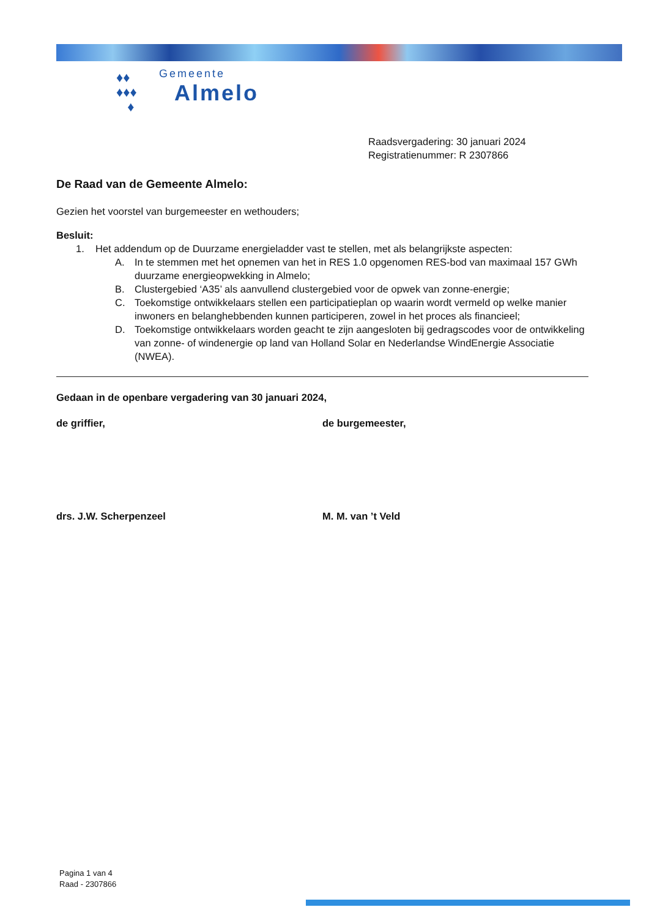♦♦
♦♦♦
♦
Gemeente
Almelo
Raadsvergadering: 30 januari 2024
Registratienummer: R 2307866
De Raad van de Gemeente Almelo:
Gezien het voorstel van burgemeester en wethouders;
Besluit:
1. Het addendum op de Duurzame energieladder vast te stellen, met als belangrijkste aspecten:
A. In te stemmen met het opnemen van het in RES 1.0 opgenomen RES-bod van maximaal 157 GWh duurzame energieopwekking in Almelo;
B. Clustergebied ‘A35’ als aanvullend clustergebied voor de opwek van zonne-energie;
C. Toekomstige ontwikkelaars stellen een participatieplan op waarin wordt vermeld op welke manier inwoners en belanghebbenden kunnen participeren, zowel in het proces als financieel;
D. Toekomstige ontwikkelaars worden geacht te zijn aangesloten bij gedragscodes voor de ontwikkeling van zonne- of windenergie op land van Holland Solar en Nederlandse WindEnergie Associatie (NWEA).
Gedaan in de openbare vergadering van 30 januari 2024,
de griffier, de burgemeester,
drs. J.W. Scherpenzeel M. M. van ’t Veld
Pagina 1 van 4
Raad - 2307866